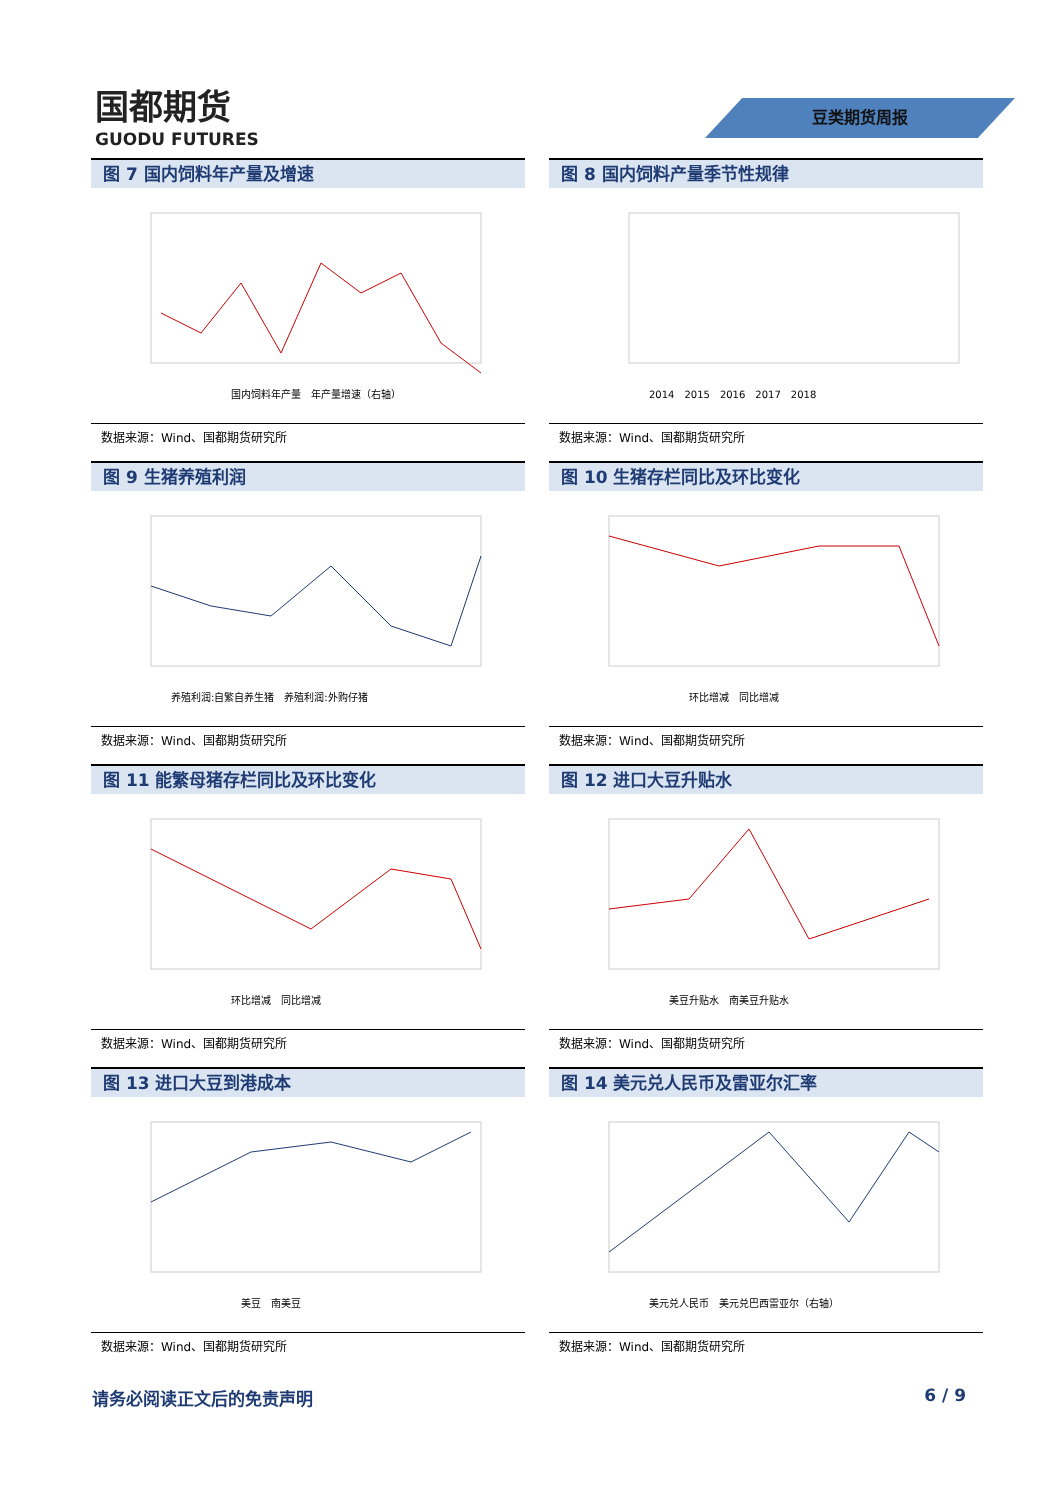国都期货
GUODU FUTURES
豆类期货周报
图 7 国内饲料年产量及增速
国内饲料年产量　年产量增速（右轴）
数据来源：Wind、国都期货研究所
图 8 国内饲料产量季节性规律
2014　2015　2016　2017　2018
数据来源：Wind、国都期货研究所
图 9 生猪养殖利润
养殖利润:自繁自养生猪　养殖利润:外购仔猪
数据来源：Wind、国都期货研究所
图 10 生猪存栏同比及环比变化
环比增减　同比增减
数据来源：Wind、国都期货研究所
图 11 能繁母猪存栏同比及环比变化
环比增减　同比增减
数据来源：Wind、国都期货研究所
图 12 进口大豆升贴水
美豆升贴水　南美豆升贴水
数据来源：Wind、国都期货研究所
图 13 进口大豆到港成本
美豆　南美豆
数据来源：Wind、国都期货研究所
图 14 美元兑人民币及雷亚尔汇率
美元兑人民币　美元兑巴西雷亚尔（右轴）
数据来源：Wind、国都期货研究所
请务必阅读正文后的免责声明 6 / 9